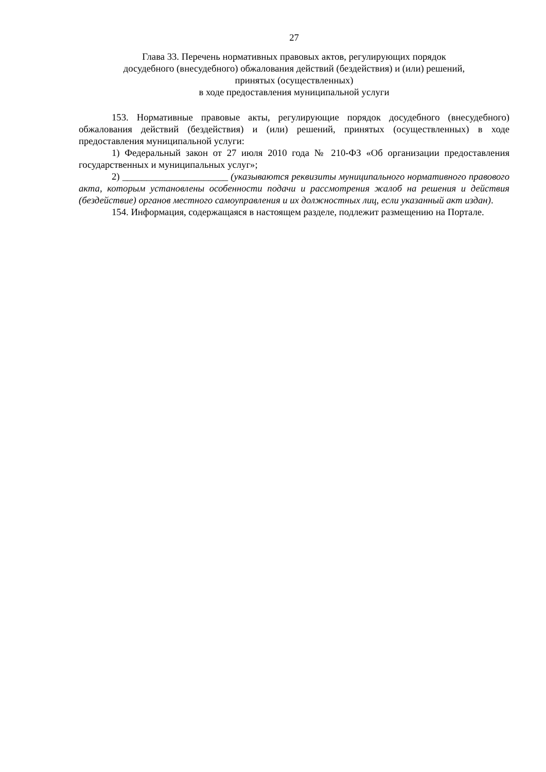27
Глава 33. Перечень нормативных правовых актов, регулирующих порядок
досудебного (внесудебного) обжалования действий (бездействия) и (или) решений,
принятых (осуществленных)
в ходе предоставления муниципальной услуги
153. Нормативные правовые акты, регулирующие порядок досудебного (внесудебного) обжалования действий (бездействия) и (или) решений, принятых (осуществленных) в ходе предоставления муниципальной услуги:
1) Федеральный закон от 27 июля 2010 года № 210-ФЗ «Об организации предоставления государственных и муниципальных услуг»;
2) ______________________ (указываются реквизиты муниципального нормативного правового акта, которым установлены особенности подачи и рассмотрения жалоб на решения и действия (бездействие) органов местного самоуправления и их должностных лиц, если указанный акт издан).
154. Информация, содержащаяся в настоящем разделе, подлежит размещению на Портале.